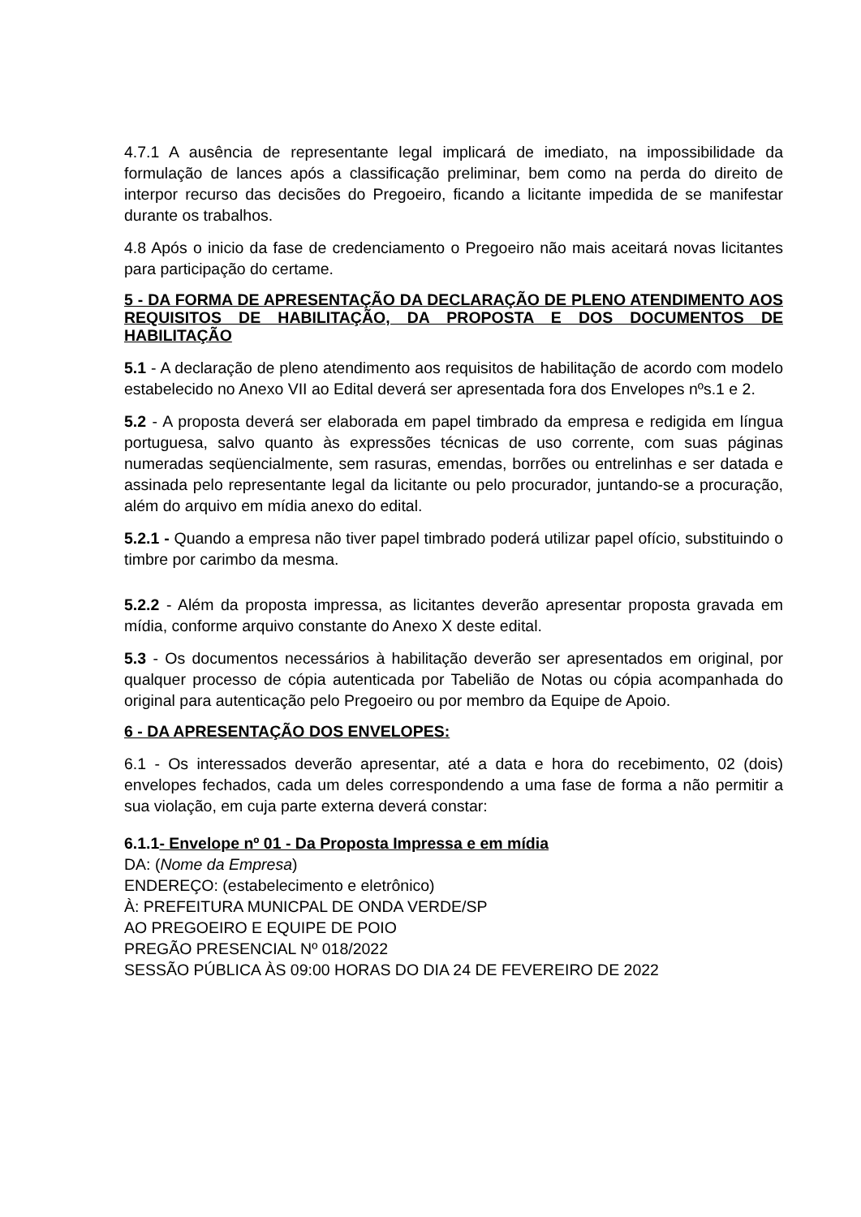4.7.1 A ausência de representante legal implicará de imediato, na impossibilidade da formulação de lances após a classificação preliminar, bem como na perda do direito de interpor recurso das decisões do Pregoeiro, ficando a licitante impedida de se manifestar durante os trabalhos.
4.8 Após o inicio da fase de credenciamento o Pregoeiro não mais aceitará novas licitantes para participação do certame.
5 - DA FORMA DE APRESENTAÇÃO DA DECLARAÇÃO DE PLENO ATENDIMENTO AOS REQUISITOS DE HABILITAÇÃO, DA PROPOSTA E DOS DOCUMENTOS DE HABILITAÇÃO
5.1 - A declaração de pleno atendimento aos requisitos de habilitação de acordo com modelo estabelecido no Anexo VII ao Edital deverá ser apresentada fora dos Envelopes nºs.1 e 2.
5.2 - A proposta deverá ser elaborada em papel timbrado da empresa e redigida em língua portuguesa, salvo quanto às expressões técnicas de uso corrente, com suas páginas numeradas seqüencialmente, sem rasuras, emendas, borrões ou entrelinhas e ser datada e assinada pelo representante legal da licitante ou pelo procurador, juntando-se a procuração, além do arquivo em mídia anexo do edital.
5.2.1 - Quando a empresa não tiver papel timbrado poderá utilizar papel ofício, substituindo o timbre por carimbo da mesma.
5.2.2 - Além da proposta impressa, as licitantes deverão apresentar proposta gravada em mídia, conforme arquivo constante do Anexo X deste edital.
5.3 - Os documentos necessários à habilitação deverão ser apresentados em original, por qualquer processo de cópia autenticada por Tabelião de Notas ou cópia acompanhada do original para autenticação pelo Pregoeiro ou por membro da Equipe de Apoio.
6 - DA APRESENTAÇÃO DOS ENVELOPES:
6.1 - Os interessados deverão apresentar, até a data e hora do recebimento, 02 (dois) envelopes fechados, cada um deles correspondendo a uma fase de forma a não permitir a sua violação, em cuja parte externa deverá constar:
6.1.1- Envelope nº 01 - Da Proposta Impressa e em mídia
DA: (Nome da Empresa)
ENDEREÇO: (estabelecimento e eletrônico)
À: PREFEITURA MUNICPAL DE ONDA VERDE/SP
AO PREGOEIRO E EQUIPE DE POIO
PREGÃO PRESENCIAL Nº 018/2022
SESSÃO PÚBLICA ÀS 09:00 HORAS DO DIA 24 DE FEVEREIRO DE 2022